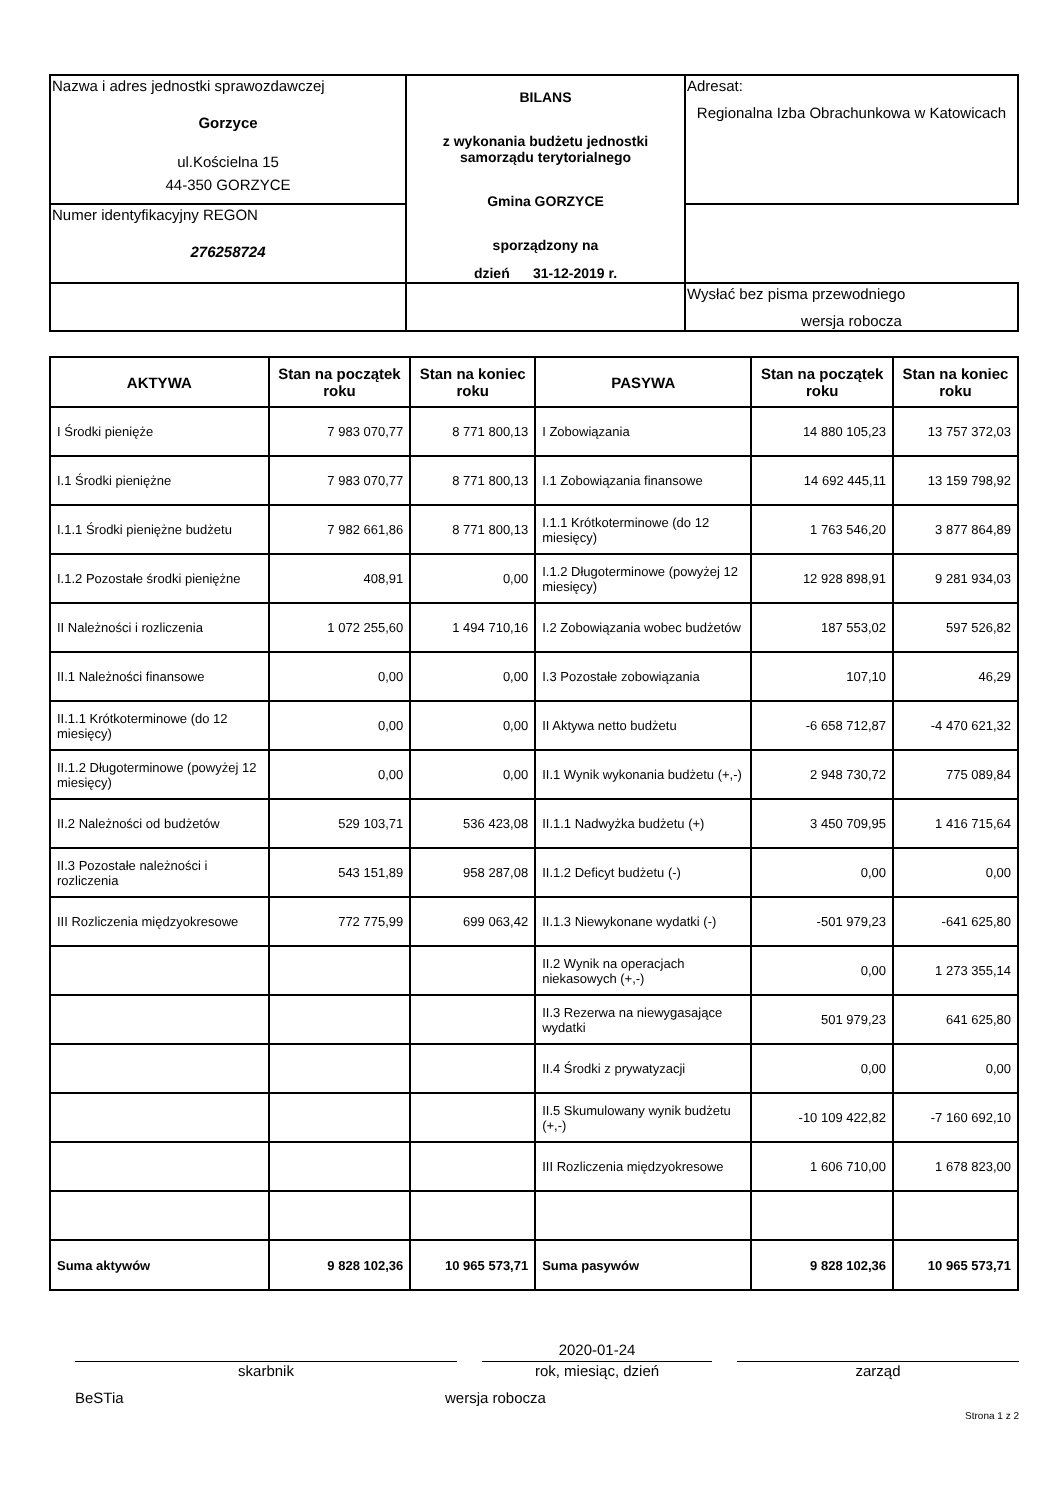| Nazwa i adres jednostki sprawozdawczej Gorzyce ul.Kościelna 15 44-350 GORZYCE | BILANS z wykonania budżetu jednostki samorządu terytorialnego Gmina GORZYCE sporządzony na dzień 31-12-2019 r. | Adresat: Regionalna Izba Obrachunkowa w Katowicach |
| Numer identyfikacyjny REGON 276258724 | | |
| | | Wysłać bez pisma przewodniego wersja robocza |
| AKTYWA | Stan na początek roku | Stan na koniec roku | PASYWA | Stan na początek roku | Stan na koniec roku |
| --- | --- | --- | --- | --- | --- |
| I Środki pienięże | 7 983 070,77 | 8 771 800,13 | I Zobowiązania | 14 880 105,23 | 13 757 372,03 |
| I.1 Środki pieniężne | 7 983 070,77 | 8 771 800,13 | I.1 Zobowiązania finansowe | 14 692 445,11 | 13 159 798,92 |
| I.1.1 Środki pieniężne budżetu | 7 982 661,86 | 8 771 800,13 | I.1.1 Krótkoterminowe (do 12 miesięcy) | 1 763 546,20 | 3 877 864,89 |
| I.1.2 Pozostałe środki pieniężne | 408,91 | 0,00 | I.1.2 Długoterminowe (powyżej 12 miesięcy) | 12 928 898,91 | 9 281 934,03 |
| II Należności i rozliczenia | 1 072 255,60 | 1 494 710,16 | I.2 Zobowiązania wobec budżetów | 187 553,02 | 597 526,82 |
| II.1 Należności finansowe | 0,00 | 0,00 | I.3 Pozostałe zobowiązania | 107,10 | 46,29 |
| II.1.1 Krótkoterminowe (do 12 miesięcy) | 0,00 | 0,00 | II Aktywa netto budżetu | -6 658 712,87 | -4 470 621,32 |
| II.1.2 Długoterminowe (powyżej 12 miesięcy) | 0,00 | 0,00 | II.1 Wynik wykonania budżetu (+,-) | 2 948 730,72 | 775 089,84 |
| II.2 Należności od budżetów | 529 103,71 | 536 423,08 | II.1.1 Nadwyżka budżetu (+) | 3 450 709,95 | 1 416 715,64 |
| II.3 Pozostałe należności i rozliczenia | 543 151,89 | 958 287,08 | II.1.2 Deficyt budżetu (-) | 0,00 | 0,00 |
| III Rozliczenia międzyokresowe | 772 775,99 | 699 063,42 | II.1.3 Niewykonane wydatki (-) | -501 979,23 | -641 625,80 |
| | | | II.2 Wynik na operacjach niekasowych (+,-) | 0,00 | 1 273 355,14 |
| | | | II.3 Rezerwa na niewygasające wydatki | 501 979,23 | 641 625,80 |
| | | | II.4 Środki z prywatyzacji | 0,00 | 0,00 |
| | | | II.5 Skumulowany wynik budżetu (+,-) | -10 109 422,82 | -7 160 692,10 |
| | | | III Rozliczenia międzyokresowe | 1 606 710,00 | 1 678 823,00 |
| Suma aktywów | 9 828 102,36 | 10 965 573,71 | Suma pasywów | 9 828 102,36 | 10 965 573,71 |
skarbnik
2020-01-24
rok, miesiąc, dzień
zarząd
BeSTia wersja robocza
Strona 1 z 2